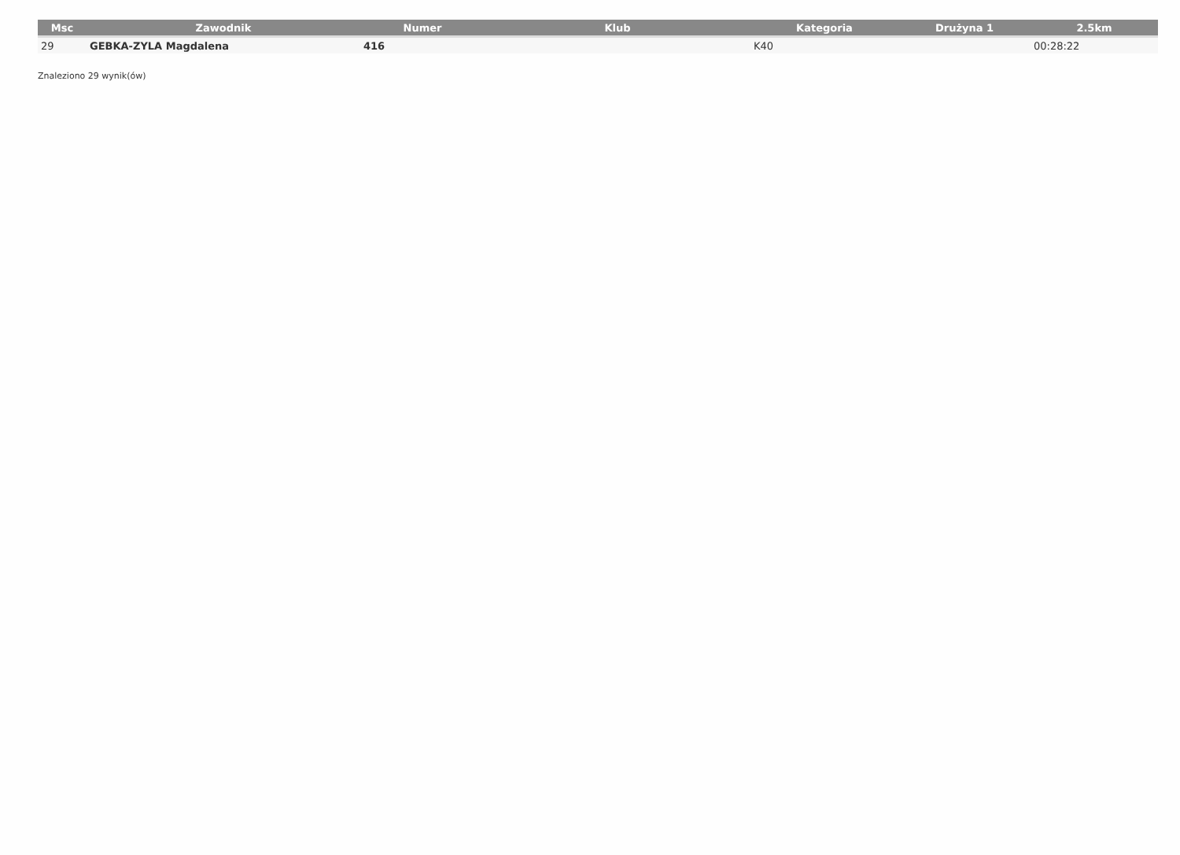| Msc | Zawodnik | Numer | Klub | Kategoria | Drużyna 1 | 2.5km |
| --- | --- | --- | --- | --- | --- | --- |
| 29 | GEBKA-ZYLA Magdalena | 416 | | K40 | | 00:28:22 |
Znaleziono 29 wynik(ów)